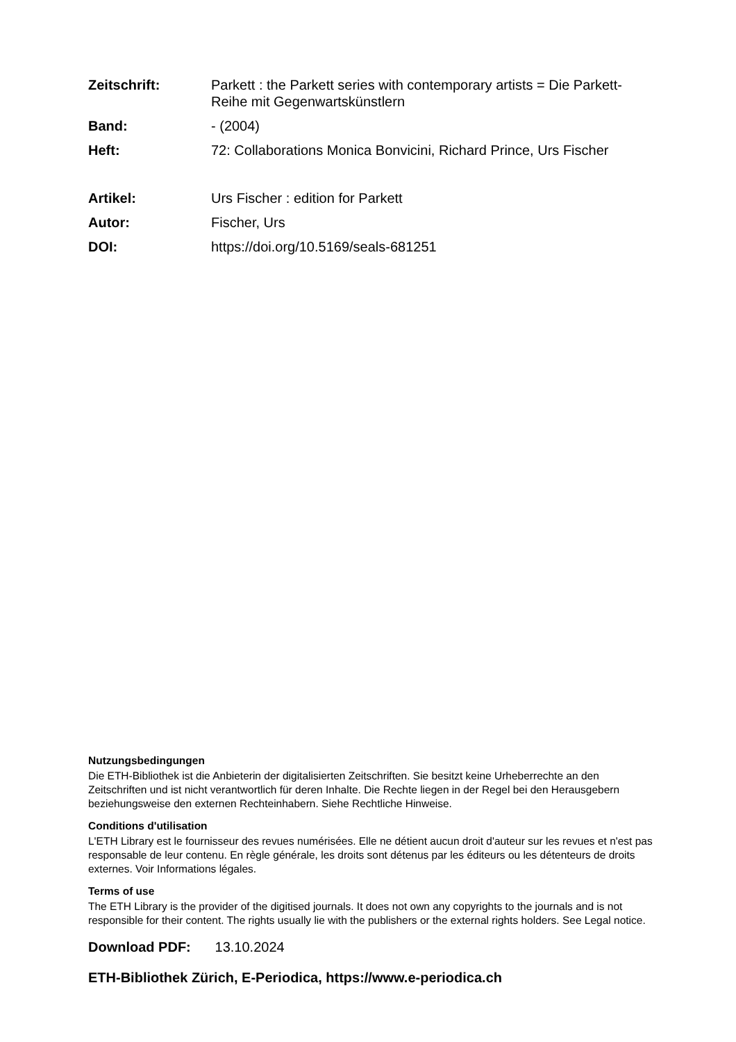Zeitschrift: Parkett : the Parkett series with contemporary artists = Die Parkett-Reihe mit Gegenwartskünstlern
Band: - (2004)
Heft: 72: Collaborations Monica Bonvicini, Richard Prince, Urs Fischer
Artikel: Urs Fischer : edition for Parkett
Autor: Fischer, Urs
DOI: https://doi.org/10.5169/seals-681251
Nutzungsbedingungen
Die ETH-Bibliothek ist die Anbieterin der digitalisierten Zeitschriften. Sie besitzt keine Urheberrechte an den Zeitschriften und ist nicht verantwortlich für deren Inhalte. Die Rechte liegen in der Regel bei den Herausgebern beziehungsweise den externen Rechteinhabern. Siehe Rechtliche Hinweise.
Conditions d'utilisation
L'ETH Library est le fournisseur des revues numérisées. Elle ne détient aucun droit d'auteur sur les revues et n'est pas responsable de leur contenu. En règle générale, les droits sont détenus par les éditeurs ou les détenteurs de droits externes. Voir Informations légales.
Terms of use
The ETH Library is the provider of the digitised journals. It does not own any copyrights to the journals and is not responsible for their content. The rights usually lie with the publishers or the external rights holders. See Legal notice.
Download PDF: 13.10.2024
ETH-Bibliothek Zürich, E-Periodica, https://www.e-periodica.ch